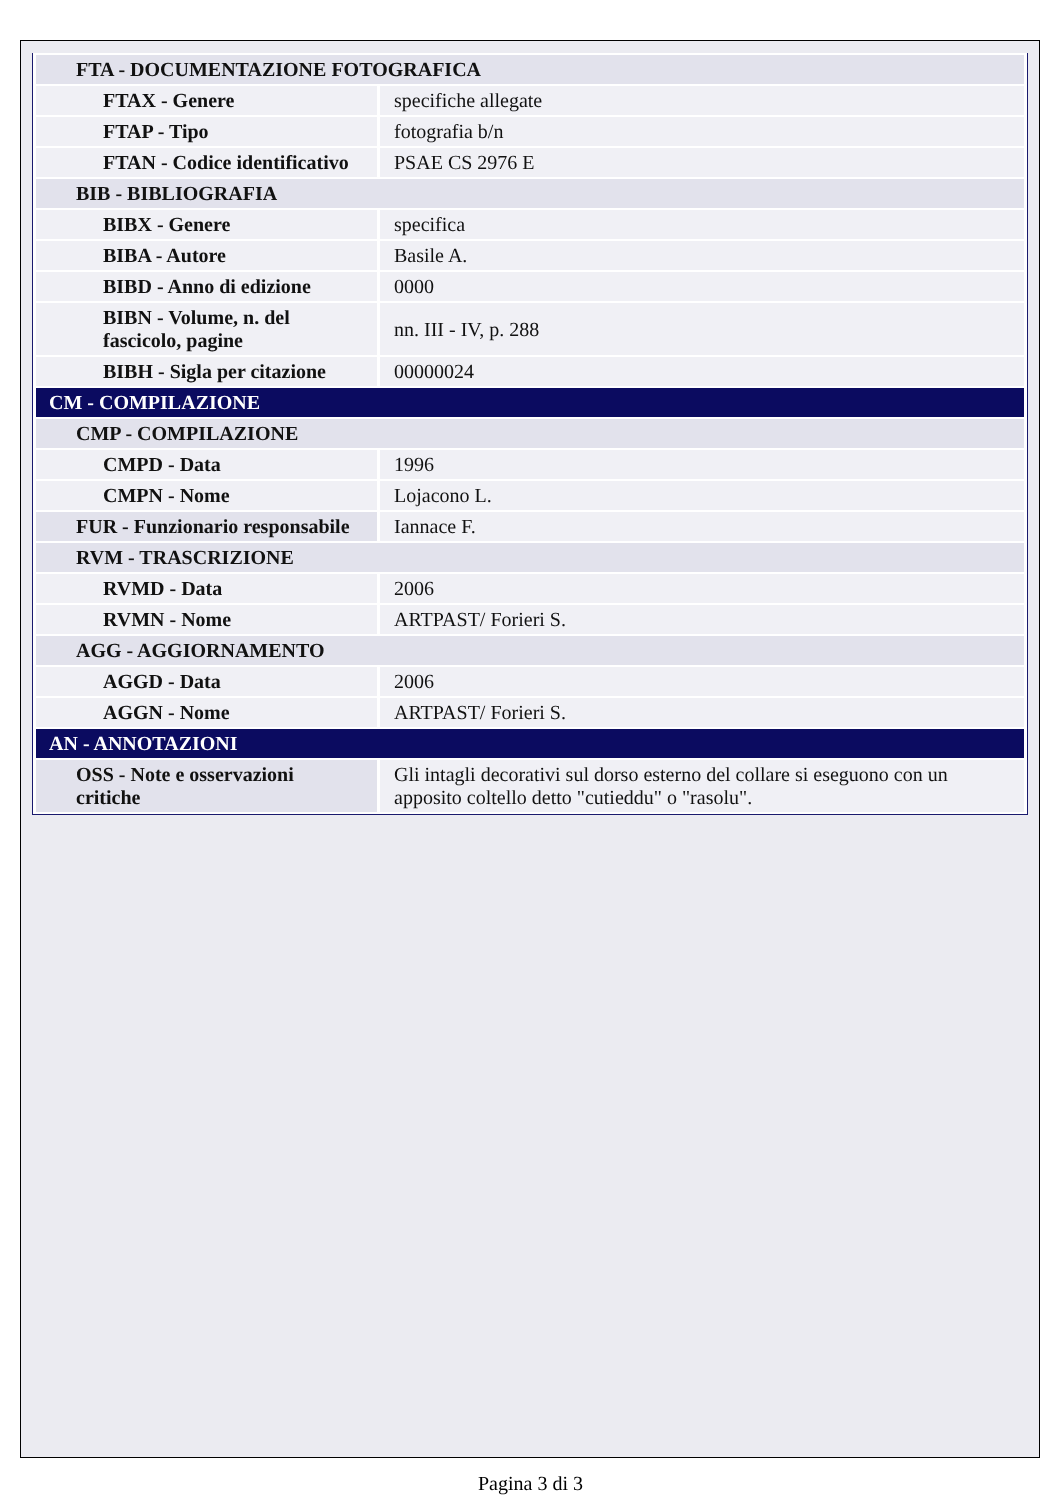| FTA - DOCUMENTAZIONE FOTOGRAFICA | |
| FTAX - Genere | specifiche allegate |
| FTAP - Tipo | fotografia b/n |
| FTAN - Codice identificativo | PSAE CS 2976 E |
| BIB - BIBLIOGRAFIA | |
| BIBX - Genere | specifica |
| BIBA - Autore | Basile A. |
| BIBD - Anno di edizione | 0000 |
| BIBN - Volume, n. del fascicolo, pagine | nn. III - IV, p. 288 |
| BIBH - Sigla per citazione | 00000024 |
| CM - COMPILAZIONE | |
| CMP - COMPILAZIONE | |
| CMPD - Data | 1996 |
| CMPN - Nome | Lojacono L. |
| FUR - Funzionario responsabile | Iannace F. |
| RVM - TRASCRIZIONE | |
| RVMD - Data | 2006 |
| RVMN - Nome | ARTPAST/ Forieri S. |
| AGG - AGGIORNAMENTO | |
| AGGD - Data | 2006 |
| AGGN - Nome | ARTPAST/ Forieri S. |
| AN - ANNOTAZIONI | |
| OSS - Note e osservazioni critiche | Gli intagli decorativi sul dorso esterno del collare si eseguono con un apposito coltello detto "cutieddu" o "rasolu". |
Pagina 3 di 3